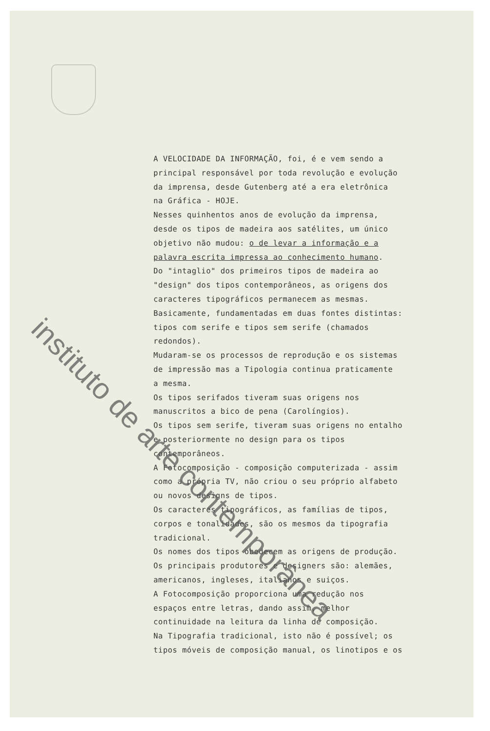A VELOCIDADE DA INFORMAÇÃO, foi, é e vem sendo a
principal responsável por toda revolução e evolução
da imprensa, desde Gutenberg até a era eletrônica
na Gráfica - HOJE.
Nesses quinhentos anos de evolução da imprensa,
desde os tipos de madeira aos satélites, um único
objetivo não mudou: o de levar a informação e a
palavra escrita impressa ao conhecimento humano.
Do "intaglio" dos primeiros tipos de madeira ao
"design" dos tipos contemporâneos, as origens dos
caracteres tipográficos permanecem as mesmas.
Basicamente, fundamentadas em duas fontes distintas:
tipos com serife e tipos sem serife (chamados
redondos).
Mudaram-se os processos de reprodução e os sistemas
de impressão mas a Tipologia continua praticamente
a mesma.
Os tipos serifados tiveram suas origens nos
manuscritos a bico de pena (Carolíngios).
Os tipos sem serife, tiveram suas origens no entalho
e posteriormente no design para os tipos
contemporâneos.
A Fotocomposição - composição computerizada - assim
como a própria TV, não criou o seu próprio alfabeto
ou novos designs de tipos.
Os caracteres tipográficos, as famílias de tipos,
corpos e tonalidades, são os mesmos da tipografia
tradicional.
Os nomes dos tipos obedecem as origens de produção.
Os principais produtores e designers são: alemães,
americanos, ingleses, italianos e suiços.
A Fotocomposição proporciona uma redução nos
espaços entre letras, dando assim, melhor
continuidade na leitura da linha de composição.
Na Tipografia tradicional, isto não é possível; os
tipos móveis de composição manual, os linotipos e os
instituto de arte contemporânea